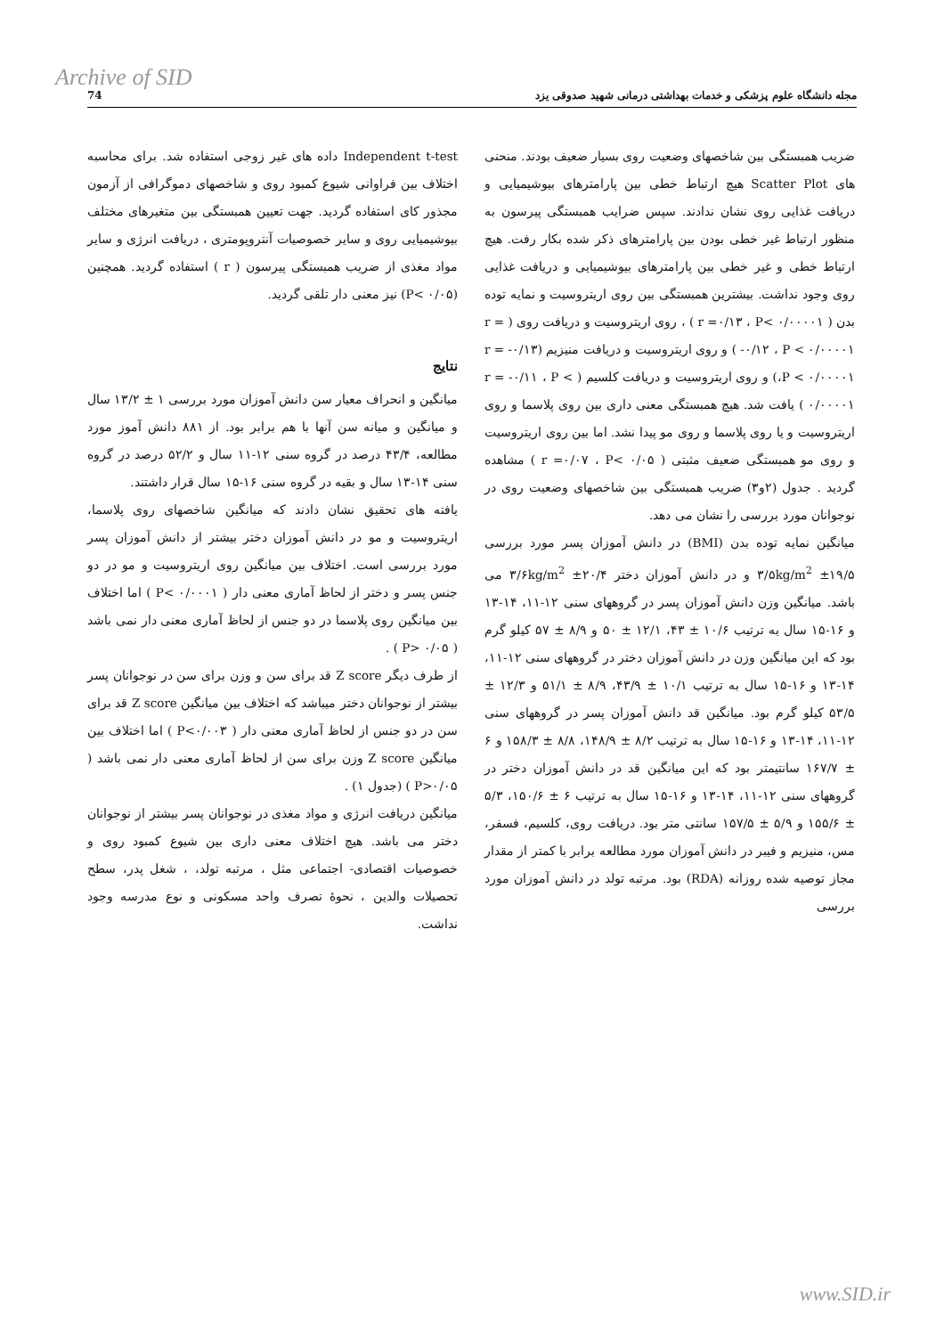Archive of SID
مجله دانشگاه علوم پزشکی و خدمات بهداشتی درمانی شهید صدوقی یزد 74
Independent t-test داده های غیر زوجی استفاده شد. برای محاسبه اختلاف بین فراوانی شیوع کمبود روی و شاخصهای دموگرافی از آزمون مجذور کای استفاده گردید. جهت تعیین همبستگی بین متغیرهای مختلف بیوشیمیایی روی و سایر خصوصیات آنتروپومتری ، دریافت انرژی و سایر مواد مغذی از ضریب همبستگی پیرسون ( r ) استفاده گردید. همچنین (P< ۰/۰۵) نیز معنی دار تلقی گردید.
نتایج
میانگین و انحراف معیار سن دانش آموزان مورد بررسی ۱ ± ۱۳/۲ سال و میانگین و میانه سن آنها با هم برابر بود. از ۸۸۱ دانش آموز مورد مطالعه، ۴۳/۴ درصد در گروه سنی ۱۲-۱۱ سال و ۵۲/۲ درصد در گروه سنی ۱۴-۱۳ سال و بقیه در گروه سنی ۱۶-۱۵ سال قرار داشتند.
یافته های تحقیق نشان دادند که میانگین شاخصهای روی پلاسما، اریتروسیت و مو در دانش آموزان دختر بیشتر از دانش آموزان پسر مورد بررسی است. اختلاف بین میانگین روی اریتروسیت و مو در دو جنس پسر و دختر از لحاظ آماری معنی دار ( P< ۰/۰۰۰۱ ) اما اختلاف بین میانگین روی پلاسما در دو جنس از لحاظ آماری معنی دار نمی باشد ( P> ۰/۰۵ ) .
از طرف دیگر Z score قد برای سن و وزن برای سن در نوجوانان پسر بیشتر از نوجوانان دختر میباشد که اختلاف بین میانگین Z score قد برای سن در دو جنس از لحاظ آماری معنی دار ( P<۰/۰۰۳ ) اما اختلاف بین میانگین Z score وزن برای سن از لحاظ آماری معنی دار نمی باشد ( P>۰/۰۵ ) (جدول ۱) .
میانگین دریافت انرژی و مواد مغذی در نوجوانان پسر بیشتر از نوجوانان دختر می باشد. هیچ اختلاف معنی داری بین شیوع کمبود روی و خصوصیات اقتصادی- اجتماعی مثل ، مرتبه تولد، ، شغل پدر، سطح تحصیلات والدین ، نحوهٔ تصرف واحد مسکونی و نوع مدرسه وجود نداشت.
ضریب همبستگی بین شاخصهای وضعیت روی بسیار ضعیف بودند. منحنی های Scatter Plot هیچ ارتباط خطی بین پارامترهای بیوشیمیایی و دریافت غذایی روی نشان ندادند. سپس ضرایب همبستگی پیرسون به منظور ارتباط غیر خطی بودن بین پارامترهای ذکر شده بکار رفت. هیچ ارتباط خطی و غیر خطی بین پارامترهای بیوشیمیایی و دریافت غذایی روی وجود نداشت. بیشترین همبستگی بین روی اریتروسیت و نمایه توده بدن ( r =۰/۱۳ ، P< ۰/۰۰۰۰۱ ) ، روی اریتروسیت و دریافت روی ( r = -۰/۱۲ ، P < ۰/۰۰۰۰۱ ) و روی اریتروسیت و دریافت منیزیم (r = -۰/۱۳ ،P < ۰/۰۰۰۰۱) و روی اریتروسیت و دریافت کلسیم ( r = -۰/۱۱ ، P < ۰/۰۰۰۰۱ ) یافت شد. هیچ همبستگی معنی داری بین روی پلاسما و روی اریتروسیت و یا روی پلاسما و روی مو پیدا نشد. اما بین روی اریتروسیت و روی مو همبستگی ضعیف مثبتی ( r =۰/۰۷ ، P< ۰/۰۵ ) مشاهده گردید . جدول (۲و۳) ضریب همبستگی بین شاخصهای وضعیت روی در نوجوانان مورد بررسی را نشان می دهد.
میانگین نمایه توده بدن (BMI) در دانش آموزان پسر مورد بررسی ۱۹/۵± ۳/۵kg/m<sup>2</sup> و در دانش آموزان دختر ۲۰/۴± ۳/۶kg/m<sup>2</sup> می باشد. میانگین وزن دانش آموزان پسر در گروههای سنی ۱۲-۱۱، ۱۴-۱۳ و ۱۶-۱۵ سال به ترتیب ۱۰/۶ ± ۴۳، ۱۲/۱ ± ۵۰ و ۸/۹ ± ۵۷ کیلو گرم بود که این میانگین وزن در دانش آموزان دختر در گروههای سنی ۱۲-۱۱، ۱۴-۱۳ و ۱۶-۱۵ سال به ترتیب ۱۰/۱ ± ۴۳/۹، ۸/۹ ± ۵۱/۱ و ۱۲/۳ ± ۵۳/۵ کیلو گرم بود. میانگین قد دانش آموزان پسر در گروههای سنی ۱۲-۱۱، ۱۴-۱۳ و ۱۶-۱۵ سال به ترتیب ۸/۲ ± ۱۴۸/۹، ۸/۸ ± ۱۵۸/۳ و ۶ ± ۱۶۷/۷ سانتیمتر بود که این میانگین قد در دانش آموزان دختر در گروههای سنی ۱۲-۱۱، ۱۴-۱۳ و ۱۶-۱۵ سال به ترتیب ۶ ± ۱۵۰/۶، ۵/۳ ± ۱۵۵/۶ و ۵/۹ ± ۱۵۷/۵ سانتی متر بود. دریافت روی، کلسیم، فسفر، مس، منیزیم و فیبر در دانش آموزان مورد مطالعه برابر با کمتر از مقدار مجاز توصیه شده روزانه (RDA) بود. مرتبه تولد در دانش آموزان مورد بررسی
www.SID.ir